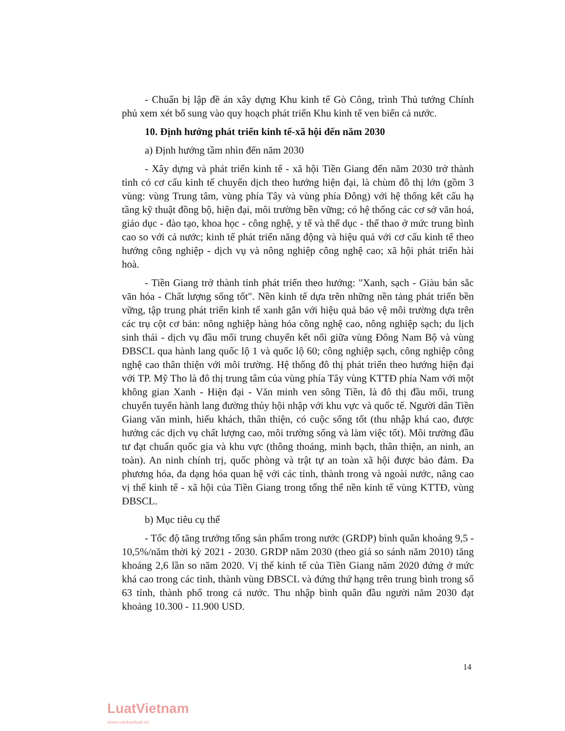- Chuẩn bị lập đề án xây dựng Khu kinh tế Gò Công, trình Thủ tướng Chính phủ xem xét bổ sung vào quy hoạch phát triển Khu kinh tế ven biển cả nước.
10. Định hướng phát triển kinh tế-xã hội đến năm 2030
a) Định hướng tầm nhìn đến năm 2030
- Xây dựng và phát triển kinh tế - xã hội Tiền Giang đến năm 2030 trở thành tỉnh có cơ cấu kinh tế chuyển dịch theo hướng hiện đại, là chùm đô thị lớn (gồm 3 vùng: vùng Trung tâm, vùng phía Tây và vùng phía Đông) với hệ thống kết cấu hạ tầng kỹ thuật đồng bộ, hiện đại, môi trường bền vững; có hệ thống các cơ sở văn hoá, giáo dục - đào tạo, khoa học - công nghệ, y tế và thể dục - thể thao ở mức trung bình cao so với cả nước; kinh tế phát triển năng động và hiệu quả với cơ cấu kinh tế theo hướng công nghiệp - dịch vụ và nông nghiệp công nghệ cao; xã hội phát triển hài hoà.
- Tiền Giang trở thành tỉnh phát triển theo hướng: "Xanh, sạch - Giàu bản sắc văn hóa - Chất lượng sống tốt". Nền kinh tế dựa trên những nền tảng phát triển bền vững, tập trung phát triển kinh tế xanh gắn với hiệu quả bảo vệ môi trường dựa trên các trụ cột cơ bản: nông nghiệp hàng hóa công nghệ cao, nông nghiệp sạch; du lịch sinh thái - dịch vụ đầu mối trung chuyển kết nối giữa vùng Đông Nam Bộ và vùng ĐBSCL qua hành lang quốc lộ 1 và quốc lộ 60; công nghiệp sạch, công nghiệp công nghệ cao thân thiện với môi trường. Hệ thống đô thị phát triển theo hướng hiện đại với TP. Mỹ Tho là đô thị trung tâm của vùng phía Tây vùng KTTĐ phía Nam với một không gian Xanh - Hiện đại - Văn minh ven sông Tiền, là đô thị đầu mối, trung chuyển tuyến hành lang đường thủy hội nhập với khu vực và quốc tế. Người dân Tiền Giang văn minh, hiếu khách, thân thiện, có cuộc sống tốt (thu nhập khá cao, được hưởng các dịch vụ chất lượng cao, môi trường sống và làm việc tốt). Môi trường đầu tư đạt chuẩn quốc gia và khu vực (thông thoáng, minh bạch, thân thiện, an ninh, an toàn). An ninh chính trị, quốc phòng và trật tự an toàn xã hội được bảo đảm. Đa phương hóa, đa dạng hóa quan hệ với các tỉnh, thành trong và ngoài nước, nâng cao vị thế kinh tế - xã hội của Tiền Giang trong tổng thể nền kinh tế vùng KTTĐ, vùng ĐBSCL.
b) Mục tiêu cụ thể
- Tốc độ tăng trưởng tổng sản phẩm trong nước (GRDP) bình quân khoảng 9,5 - 10,5%/năm thời kỳ 2021 - 2030. GRDP năm 2030 (theo giá so sánh năm 2010) tăng khoảng 2,6 lần so năm 2020. Vị thế kinh tế của Tiền Giang năm 2020 đứng ở mức khá cao trong các tỉnh, thành vùng ĐBSCL và đứng thứ hạng trên trung bình trong số 63 tỉnh, thành phố trong cả nước. Thu nhập bình quân đầu người năm 2030 đạt khoảng 10.300 - 11.900 USD.
14
LuatVietnam
www.vanbanluat.vn